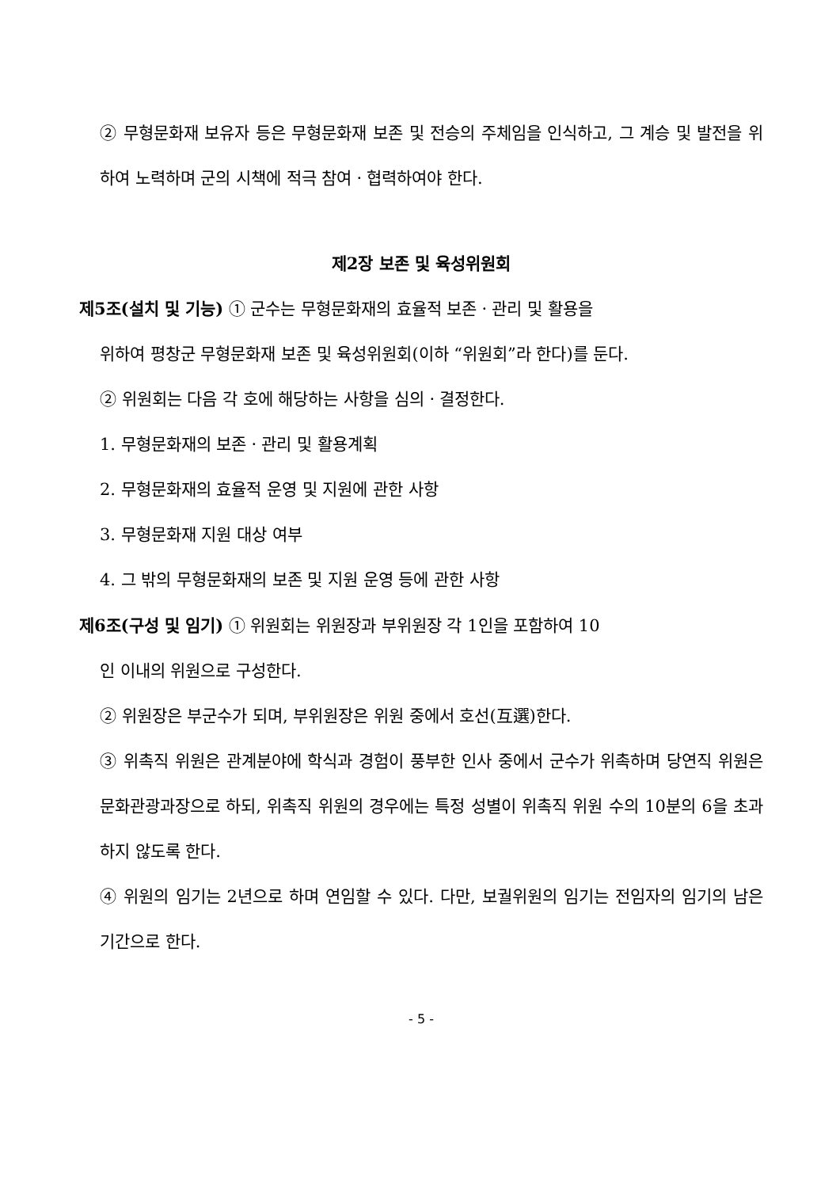② 무형문화재 보유자 등은 무형문화재 보존 및 전승의 주체임을 인식하고, 그 계승 및 발전을 위하여 노력하며 군의 시책에 적극 참여ㆍ협력하여야 한다.
제2장 보존 및 육성위원회
제5조(설치 및 기능) ① 군수는 무형문화재의 효율적 보존ㆍ관리 및 활용을
위하여 평창군 무형문화재 보존 및 육성위원회(이하 “위원회”라 한다)를 둔다.
② 위원회는 다음 각 호에 해당하는 사항을 심의ㆍ결정한다.
1. 무형문화재의 보존ㆍ관리 및 활용계획
2. 무형문화재의 효율적 운영 및 지원에 관한 사항
3. 무형문화재 지원 대상 여부
4. 그 밖의 무형문화재의 보존 및 지원 운영 등에 관한 사항
제6조(구성 및 임기) ① 위원회는 위원장과 부위원장 각 1인을 포함하여 10
인 이내의 위원으로 구성한다.
② 위원장은 부군수가 되며, 부위원장은 위원 중에서 호선(互選)한다.
③ 위촉직 위원은 관계분야에 학식과 경험이 풍부한 인사 중에서 군수가 위촉하며 당연직 위원은 문화관광과장으로 하되, 위촉직 위원의 경우에는 특정 성별이 위촉직 위원 수의 10분의 6을 초과하지 않도록 한다.
④ 위원의 임기는 2년으로 하며 연임할 수 있다. 다만, 보궐위원의 임기는 전임자의 임기의 남은 기간으로 한다.
- 5 -